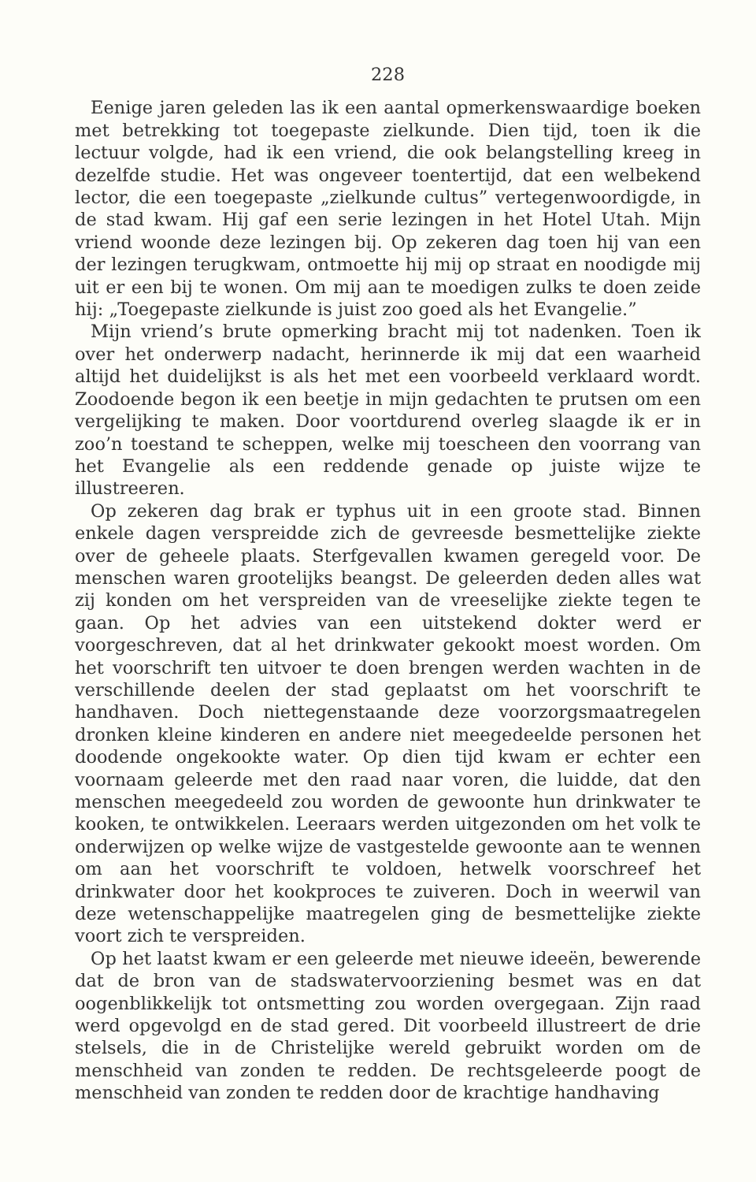228
Eenige jaren geleden las ik een aantal opmerkenswaardige boeken met betrekking tot toegepaste zielkunde. Dien tijd, toen ik die lectuur volgde, had ik een vriend, die ook belangstelling kreeg in dezelfde studie. Het was ongeveer toentertijd, dat een welbekend lector, die een toegepaste „zielkunde cultus” vertegenwoordigde, in de stad kwam. Hij gaf een serie lezingen in het Hotel Utah. Mijn vriend woonde deze lezingen bij. Op zekeren dag toen hij van een der lezingen terugkwam, ontmoette hij mij op straat en noodigde mij uit er een bij te wonen. Om mij aan te moedigen zulks te doen zeide hij: „Toegepaste zielkunde is juist zoo goed als het Evangelie.”
Mijn vriend’s brute opmerking bracht mij tot nadenken. Toen ik over het onderwerp nadacht, herinnerde ik mij dat een waarheid altijd het duidelijkst is als het met een voorbeeld verklaard wordt. Zoodoende begon ik een beetje in mijn gedachten te prutsen om een vergelijking te maken. Door voortdurend overleg slaagde ik er in zoo’n toestand te scheppen, welke mij toescheen den voorrang van het Evangelie als een reddende genade op juiste wijze te illustreeren.
Op zekeren dag brak er typhus uit in een groote stad. Binnen enkele dagen verspreidde zich de gevreesde besmettelijke ziekte over de geheele plaats. Sterfgevallen kwamen geregeld voor. De menschen waren grootelijks beangst. De geleerden deden alles wat zij konden om het verspreiden van de vreeselijke ziekte tegen te gaan. Op het advies van een uitstekend dokter werd er voorgeschreven, dat al het drinkwater gekookt moest worden. Om het voorschrift ten uitvoer te doen brengen werden wachten in de verschillende deelen der stad geplaatst om het voorschrift te handhaven. Doch niettegenstaande deze voorzorgsmaatregelen dronken kleine kinderen en andere niet meegedeelde personen het doodende ongekookte water. Op dien tijd kwam er echter een voornaam geleerde met den raad naar voren, die luidde, dat den menschen meegedeeld zou worden de gewoonte hun drinkwater te kooken, te ontwikkelen. Leeraars werden uitgezonden om het volk te onderwijzen op welke wijze de vastgestelde gewoonte aan te wennen om aan het voorschrift te voldoen, hetwelk voorschreef het drinkwater door het kookproces te zuiveren. Doch in weerwil van deze wetenschappelijke maatregelen ging de besmettelijke ziekte voort zich te verspreiden.
Op het laatst kwam er een geleerde met nieuwe ideeën, bewerende dat de bron van de stadswatervoorziening besmet was en dat oogenblikkelijk tot ontsmetting zou worden overgegaan. Zijn raad werd opgevolgd en de stad gered. Dit voorbeeld illustreert de drie stelsels, die in de Christelijke wereld gebruikt worden om de menschheid van zonden te redden. De rechtsgeleerde poogt de menschheid van zonden te redden door de krachtige handhaving